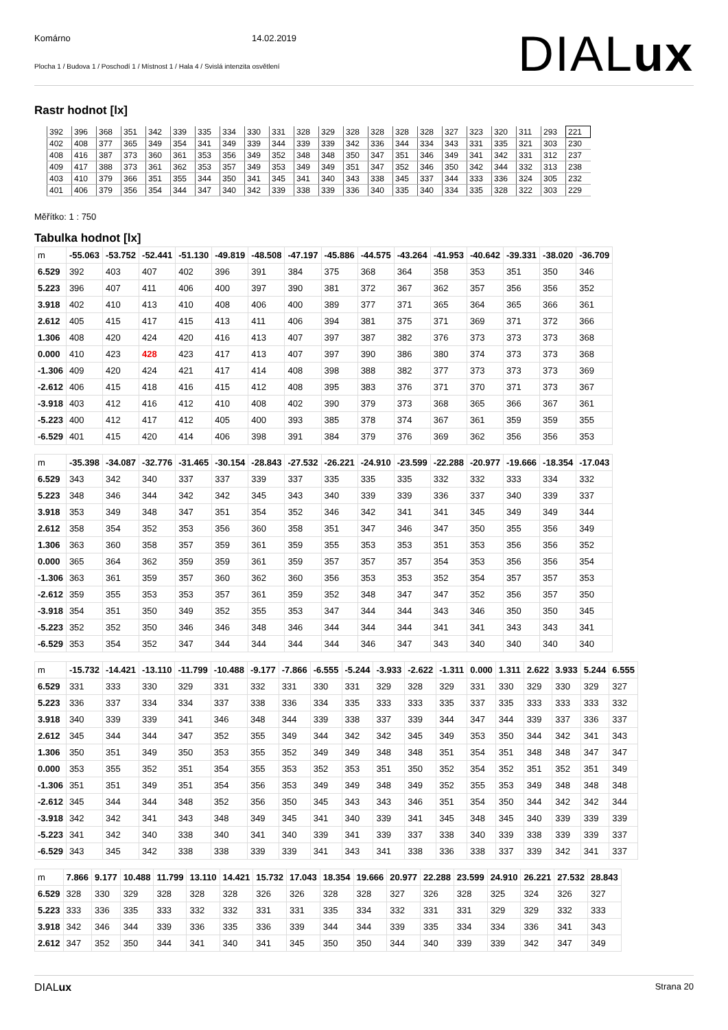Komárno 14.02.2019
Plocha 1 / Budova 1 / Poschodí 1 / Místnost 1 / Hala 4 / Svislá intenzita osvětlení
DIALux
Rastr hodnot [lx]
| 392 | 396 | 368 | 351 | 342 | 339 | 335 | 334 | 330 | 331 | 328 | 329 | 328 | 328 | 328 | 328 | 327 | 323 | 320 | 311 | 293 | 221 |
| 402 | 408 | 377 | 365 | 349 | 354 | 341 | 349 | 339 | 344 | 339 | 339 | 342 | 336 | 344 | 334 | 343 | 331 | 335 | 321 | 303 | 230 |
| 408 | 416 | 387 | 373 | 360 | 361 | 353 | 356 | 349 | 352 | 348 | 348 | 350 | 347 | 351 | 346 | 349 | 341 | 342 | 331 | 312 | 237 |
| 409 | 417 | 388 | 373 | 361 | 362 | 353 | 357 | 349 | 353 | 349 | 349 | 351 | 347 | 352 | 346 | 350 | 342 | 344 | 332 | 313 | 238 |
| 403 | 410 | 379 | 366 | 351 | 355 | 344 | 350 | 341 | 345 | 341 | 340 | 343 | 338 | 345 | 337 | 344 | 333 | 336 | 324 | 305 | 232 |
| 401 | 406 | 379 | 356 | 354 | 344 | 347 | 340 | 342 | 339 | 338 | 339 | 336 | 340 | 335 | 340 | 334 | 335 | 328 | 322 | 303 | 229 |
Měřítko: 1 : 750
Tabulka hodnot [lx]
| m | -55.063 | -53.752 | -52.441 | -51.130 | -49.819 | -48.508 | -47.197 | -45.886 | -44.575 | -43.264 | -41.953 | -40.642 | -39.331 | -38.020 | -36.709 |
| --- | --- | --- | --- | --- | --- | --- | --- | --- | --- | --- | --- | --- | --- | --- | --- |
| 6.529 | 392 | 403 | 407 | 402 | 396 | 391 | 384 | 375 | 368 | 364 | 358 | 353 | 351 | 350 | 346 |
| 5.223 | 396 | 407 | 411 | 406 | 400 | 397 | 390 | 381 | 372 | 367 | 362 | 357 | 356 | 356 | 352 |
| 3.918 | 402 | 410 | 413 | 410 | 408 | 406 | 400 | 389 | 377 | 371 | 365 | 364 | 365 | 366 | 361 |
| 2.612 | 405 | 415 | 417 | 415 | 413 | 411 | 406 | 394 | 381 | 375 | 371 | 369 | 371 | 372 | 366 |
| 1.306 | 408 | 420 | 424 | 420 | 416 | 413 | 407 | 397 | 387 | 382 | 376 | 373 | 373 | 373 | 368 |
| 0.000 | 410 | 423 | 428 | 423 | 417 | 413 | 407 | 397 | 390 | 386 | 380 | 374 | 373 | 373 | 368 |
| -1.306 | 409 | 420 | 424 | 421 | 417 | 414 | 408 | 398 | 388 | 382 | 377 | 373 | 373 | 373 | 369 |
| -2.612 | 406 | 415 | 418 | 416 | 415 | 412 | 408 | 395 | 383 | 376 | 371 | 370 | 371 | 373 | 367 |
| -3.918 | 403 | 412 | 416 | 412 | 410 | 408 | 402 | 390 | 379 | 373 | 368 | 365 | 366 | 367 | 361 |
| -5.223 | 400 | 412 | 417 | 412 | 405 | 400 | 393 | 385 | 378 | 374 | 367 | 361 | 359 | 359 | 355 |
| -6.529 | 401 | 415 | 420 | 414 | 406 | 398 | 391 | 384 | 379 | 376 | 369 | 362 | 356 | 356 | 353 |
| m | -35.398 | -34.087 | -32.776 | -31.465 | -30.154 | -28.843 | -27.532 | -26.221 | -24.910 | -23.599 | -22.288 | -20.977 | -19.666 | -18.354 | -17.043 |
| --- | --- | --- | --- | --- | --- | --- | --- | --- | --- | --- | --- | --- | --- | --- | --- |
| 6.529 | 343 | 342 | 340 | 337 | 337 | 339 | 337 | 335 | 335 | 335 | 332 | 332 | 333 | 334 | 332 |
| 5.223 | 348 | 346 | 344 | 342 | 342 | 345 | 343 | 340 | 339 | 339 | 336 | 337 | 340 | 339 | 337 |
| 3.918 | 353 | 349 | 348 | 347 | 351 | 354 | 352 | 346 | 342 | 341 | 341 | 345 | 349 | 349 | 344 |
| 2.612 | 358 | 354 | 352 | 353 | 356 | 360 | 358 | 351 | 347 | 346 | 347 | 350 | 355 | 356 | 349 |
| 1.306 | 363 | 360 | 358 | 357 | 359 | 361 | 359 | 355 | 353 | 353 | 351 | 353 | 356 | 356 | 352 |
| 0.000 | 365 | 364 | 362 | 359 | 359 | 361 | 359 | 357 | 357 | 357 | 354 | 353 | 356 | 356 | 354 |
| -1.306 | 363 | 361 | 359 | 357 | 360 | 362 | 360 | 356 | 353 | 353 | 352 | 354 | 357 | 357 | 353 |
| -2.612 | 359 | 355 | 353 | 353 | 357 | 361 | 359 | 352 | 348 | 347 | 347 | 352 | 356 | 357 | 350 |
| -3.918 | 354 | 351 | 350 | 349 | 352 | 355 | 353 | 347 | 344 | 344 | 343 | 346 | 350 | 350 | 345 |
| -5.223 | 352 | 352 | 350 | 346 | 346 | 348 | 346 | 344 | 344 | 344 | 341 | 341 | 343 | 343 | 341 |
| -6.529 | 353 | 354 | 352 | 347 | 344 | 344 | 344 | 344 | 346 | 347 | 343 | 340 | 340 | 340 | 340 |
| m | -15.732 | -14.421 | -13.110 | -11.799 | -10.488 | -9.177 | -7.866 | -6.555 | -5.244 | -3.933 | -2.622 | -1.311 | 0.000 | 1.311 | 2.622 | 3.933 | 5.244 | 6.555 |
| --- | --- | --- | --- | --- | --- | --- | --- | --- | --- | --- | --- | --- | --- | --- | --- | --- | --- | --- |
| 6.529 | 331 | 333 | 330 | 329 | 331 | 332 | 331 | 330 | 331 | 329 | 328 | 329 | 331 | 330 | 329 | 330 | 329 | 327 |
| 5.223 | 336 | 337 | 334 | 334 | 337 | 338 | 336 | 334 | 335 | 333 | 333 | 335 | 337 | 335 | 333 | 333 | 333 | 332 |
| 3.918 | 340 | 339 | 339 | 341 | 346 | 348 | 344 | 339 | 338 | 337 | 339 | 344 | 347 | 344 | 339 | 337 | 336 | 337 |
| 2.612 | 345 | 344 | 344 | 347 | 352 | 355 | 349 | 344 | 342 | 342 | 345 | 349 | 353 | 350 | 344 | 342 | 341 | 343 |
| 1.306 | 350 | 351 | 349 | 350 | 353 | 355 | 352 | 349 | 349 | 348 | 348 | 351 | 354 | 351 | 348 | 348 | 347 | 347 |
| 0.000 | 353 | 355 | 352 | 351 | 354 | 355 | 353 | 352 | 353 | 351 | 350 | 352 | 354 | 352 | 351 | 352 | 351 | 349 |
| -1.306 | 351 | 351 | 349 | 351 | 354 | 356 | 353 | 349 | 349 | 348 | 349 | 352 | 355 | 353 | 349 | 348 | 348 | 348 |
| -2.612 | 345 | 344 | 344 | 348 | 352 | 356 | 350 | 345 | 343 | 343 | 346 | 351 | 354 | 350 | 344 | 342 | 342 | 344 |
| -3.918 | 342 | 342 | 341 | 343 | 348 | 349 | 345 | 341 | 340 | 339 | 341 | 345 | 348 | 345 | 340 | 339 | 339 | 339 |
| -5.223 | 341 | 342 | 340 | 338 | 340 | 341 | 340 | 339 | 341 | 339 | 337 | 338 | 340 | 339 | 338 | 339 | 339 | 337 |
| -6.529 | 343 | 345 | 342 | 338 | 338 | 339 | 339 | 341 | 343 | 341 | 338 | 336 | 338 | 337 | 339 | 342 | 341 | 337 |
| m | 7.866 | 9.177 | 10.488 | 11.799 | 13.110 | 14.421 | 15.732 | 17.043 | 18.354 | 19.666 | 20.977 | 22.288 | 23.599 | 24.910 | 26.221 | 27.532 | 28.843 |
| --- | --- | --- | --- | --- | --- | --- | --- | --- | --- | --- | --- | --- | --- | --- | --- | --- | --- |
| 6.529 | 328 | 330 | 329 | 328 | 328 | 328 | 326 | 326 | 328 | 328 | 327 | 326 | 328 | 325 | 324 | 326 | 327 |
| 5.223 | 333 | 336 | 335 | 333 | 332 | 332 | 331 | 331 | 335 | 334 | 332 | 331 | 331 | 329 | 329 | 332 | 333 |
| 3.918 | 342 | 346 | 344 | 339 | 336 | 335 | 336 | 339 | 344 | 344 | 339 | 335 | 334 | 334 | 336 | 341 | 343 |
| 2.612 | 347 | 352 | 350 | 344 | 341 | 340 | 341 | 345 | 350 | 350 | 344 | 340 | 339 | 339 | 342 | 347 | 349 |
DIALux Strana 20